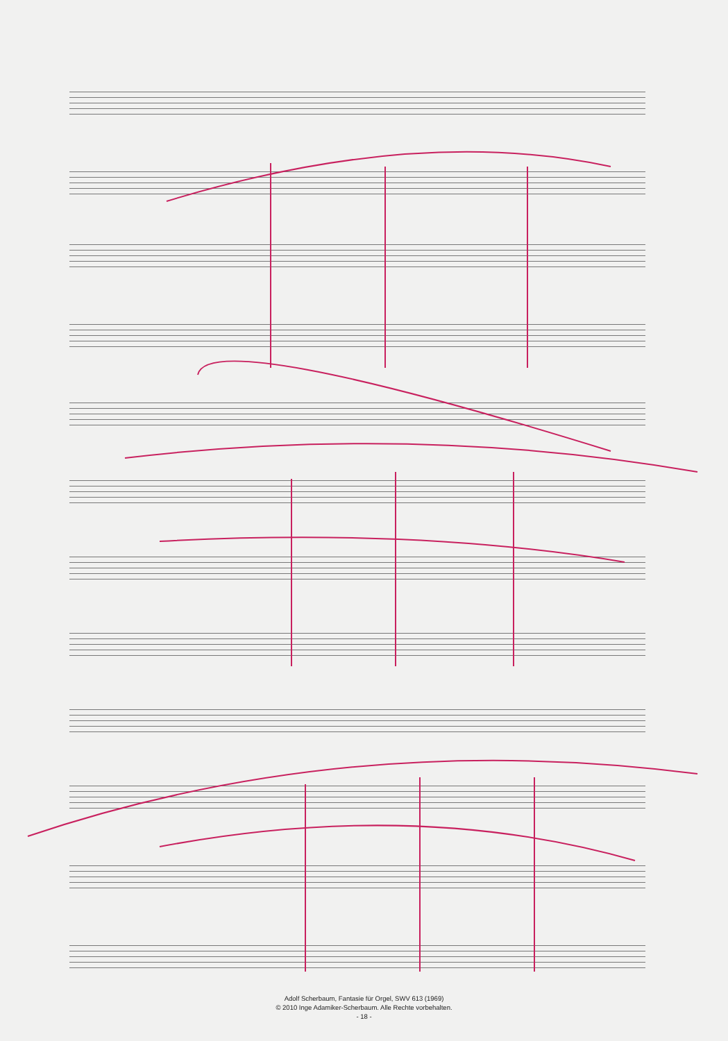Adolf Scherbaum, Fantasie für Orgel, SWV 613 (1969)
© 2010 Inge Adamiker-Scherbaum. Alle Rechte vorbehalten.
- 18 -